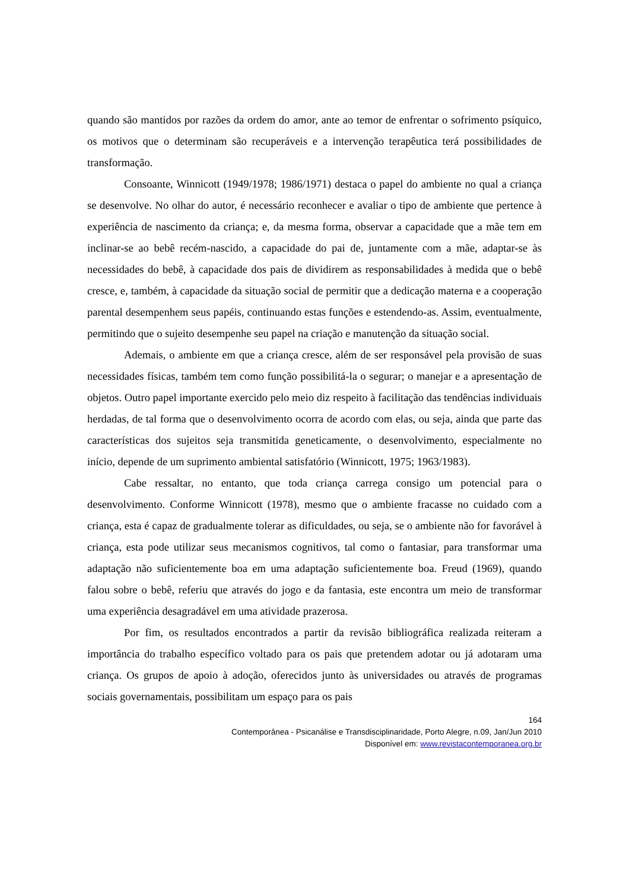quando são mantidos por razões da ordem do amor, ante ao temor de enfrentar o sofrimento psíquico, os motivos que o determinam são recuperáveis e a intervenção terapêutica terá possibilidades de transformação.
Consoante, Winnicott (1949/1978; 1986/1971) destaca o papel do ambiente no qual a criança se desenvolve. No olhar do autor, é necessário reconhecer e avaliar o tipo de ambiente que pertence à experiência de nascimento da criança; e, da mesma forma, observar a capacidade que a mãe tem em inclinar-se ao bebê recém-nascido, a capacidade do pai de, juntamente com a mãe, adaptar-se às necessidades do bebê, à capacidade dos pais de dividirem as responsabilidades à medida que o bebê cresce, e, também, à capacidade da situação social de permitir que a dedicação materna e a cooperação parental desempenhem seus papéis, continuando estas funções e estendendo-as. Assim, eventualmente, permitindo que o sujeito desempenhe seu papel na criação e manutenção da situação social.
Ademais, o ambiente em que a criança cresce, além de ser responsável pela provisão de suas necessidades físicas, também tem como função possibilitá-la o segurar; o manejar e a apresentação de objetos. Outro papel importante exercido pelo meio diz respeito à facilitação das tendências individuais herdadas, de tal forma que o desenvolvimento ocorra de acordo com elas, ou seja, ainda que parte das características dos sujeitos seja transmitida geneticamente, o desenvolvimento, especialmente no início, depende de um suprimento ambiental satisfatório (Winnicott, 1975; 1963/1983).
Cabe ressaltar, no entanto, que toda criança carrega consigo um potencial para o desenvolvimento. Conforme Winnicott (1978), mesmo que o ambiente fracasse no cuidado com a criança, esta é capaz de gradualmente tolerar as dificuldades, ou seja, se o ambiente não for favorável à criança, esta pode utilizar seus mecanismos cognitivos, tal como o fantasiar, para transformar uma adaptação não suficientemente boa em uma adaptação suficientemente boa. Freud (1969), quando falou sobre o bebê, referiu que através do jogo e da fantasia, este encontra um meio de transformar uma experiência desagradável em uma atividade prazerosa.
Por fim, os resultados encontrados a partir da revisão bibliográfica realizada reiteram a importância do trabalho específico voltado para os pais que pretendem adotar ou já adotaram uma criança. Os grupos de apoio à adoção, oferecidos junto às universidades ou através de programas sociais governamentais, possibilitam um espaço para os pais
164
Contemporânea - Psicanálise e Transdisciplinaridade, Porto Alegre, n.09, Jan/Jun 2010
Disponível em: www.revistacontemporanea.org.br